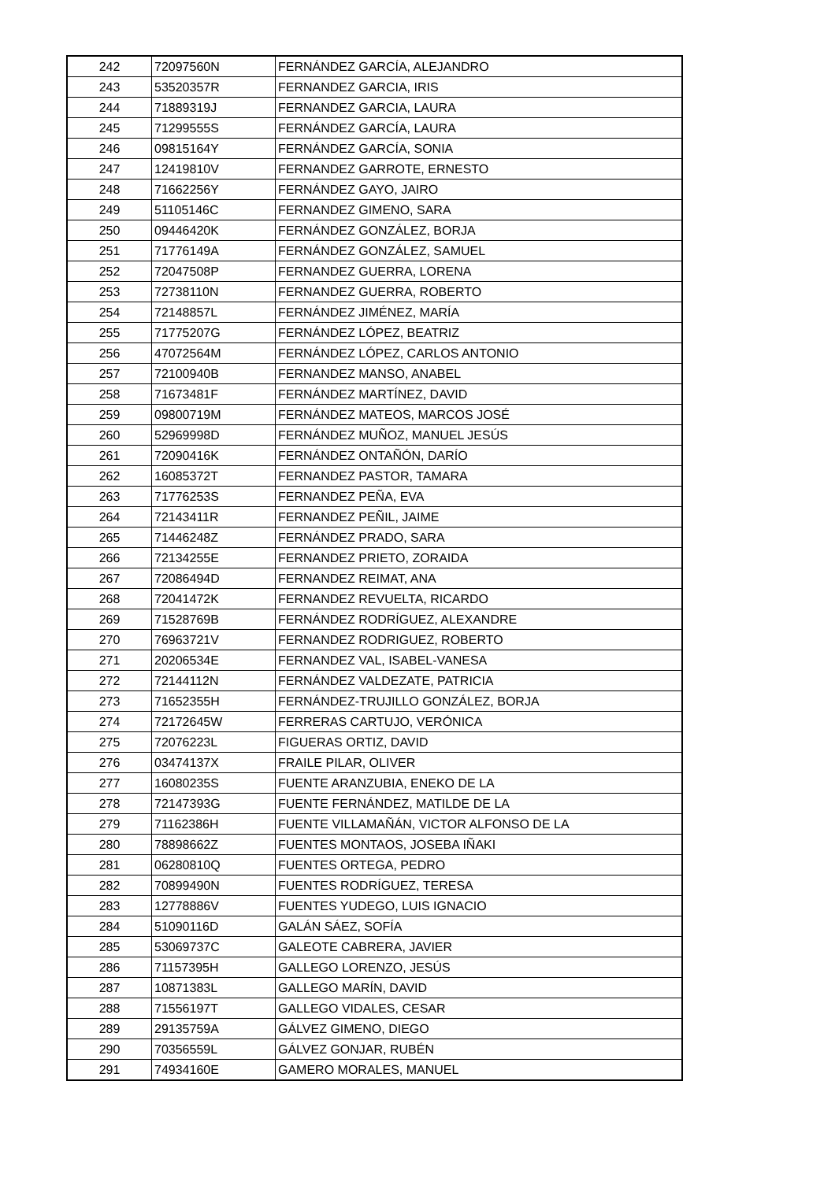| 242 | 72097560N | FERNÁNDEZ GARCÍA, ALEJANDRO |
| 243 | 53520357R | FERNANDEZ GARCIA, IRIS |
| 244 | 71889319J | FERNANDEZ GARCIA, LAURA |
| 245 | 71299555S | FERNÁNDEZ GARCÍA, LAURA |
| 246 | 09815164Y | FERNÁNDEZ GARCÍA, SONIA |
| 247 | 12419810V | FERNANDEZ GARROTE, ERNESTO |
| 248 | 71662256Y | FERNÁNDEZ GAYO, JAIRO |
| 249 | 51105146C | FERNANDEZ GIMENO, SARA |
| 250 | 09446420K | FERNÁNDEZ GONZÁLEZ, BORJA |
| 251 | 71776149A | FERNÁNDEZ GONZÁLEZ, SAMUEL |
| 252 | 72047508P | FERNANDEZ GUERRA, LORENA |
| 253 | 72738110N | FERNANDEZ GUERRA, ROBERTO |
| 254 | 72148857L | FERNÁNDEZ JIMÉNEZ, MARÍA |
| 255 | 71775207G | FERNÁNDEZ LÓPEZ, BEATRIZ |
| 256 | 47072564M | FERNÁNDEZ LÓPEZ, CARLOS ANTONIO |
| 257 | 72100940B | FERNANDEZ MANSO, ANABEL |
| 258 | 71673481F | FERNÁNDEZ MARTÍNEZ, DAVID |
| 259 | 09800719M | FERNÁNDEZ MATEOS, MARCOS JOSÉ |
| 260 | 52969998D | FERNÁNDEZ MUÑOZ, MANUEL JESÚS |
| 261 | 72090416K | FERNÁNDEZ ONTAÑÓN, DARÍO |
| 262 | 16085372T | FERNANDEZ PASTOR, TAMARA |
| 263 | 71776253S | FERNANDEZ PEÑA, EVA |
| 264 | 72143411R | FERNANDEZ PEÑIL, JAIME |
| 265 | 71446248Z | FERNÁNDEZ PRADO, SARA |
| 266 | 72134255E | FERNANDEZ PRIETO, ZORAIDA |
| 267 | 72086494D | FERNANDEZ REIMAT, ANA |
| 268 | 72041472K | FERNANDEZ REVUELTA, RICARDO |
| 269 | 71528769B | FERNÁNDEZ RODRÍGUEZ, ALEXANDRE |
| 270 | 76963721V | FERNANDEZ RODRIGUEZ, ROBERTO |
| 271 | 20206534E | FERNANDEZ VAL, ISABEL-VANESA |
| 272 | 72144112N | FERNÁNDEZ VALDEZATE, PATRICIA |
| 273 | 71652355H | FERNÁNDEZ-TRUJILLO GONZÁLEZ, BORJA |
| 274 | 72172645W | FERRERAS CARTUJO, VERÓNICA |
| 275 | 72076223L | FIGUERAS ORTIZ, DAVID |
| 276 | 03474137X | FRAILE PILAR, OLIVER |
| 277 | 16080235S | FUENTE ARANZUBIA, ENEKO DE LA |
| 278 | 72147393G | FUENTE FERNÁNDEZ, MATILDE DE LA |
| 279 | 71162386H | FUENTE VILLAMAÑÁN, VICTOR ALFONSO DE LA |
| 280 | 78898662Z | FUENTES MONTAOS, JOSEBA IÑAKI |
| 281 | 06280810Q | FUENTES ORTEGA, PEDRO |
| 282 | 70899490N | FUENTES RODRÍGUEZ, TERESA |
| 283 | 12778886V | FUENTES YUDEGO, LUIS IGNACIO |
| 284 | 51090116D | GALÁN SÁEZ, SOFÍA |
| 285 | 53069737C | GALEOTE CABRERA, JAVIER |
| 286 | 71157395H | GALLEGO LORENZO, JESÚS |
| 287 | 10871383L | GALLEGO MARÍN, DAVID |
| 288 | 71556197T | GALLEGO VIDALES, CESAR |
| 289 | 29135759A | GÁLVEZ GIMENO, DIEGO |
| 290 | 70356559L | GÁLVEZ GONJAR, RUBÉN |
| 291 | 74934160E | GAMERO MORALES, MANUEL |